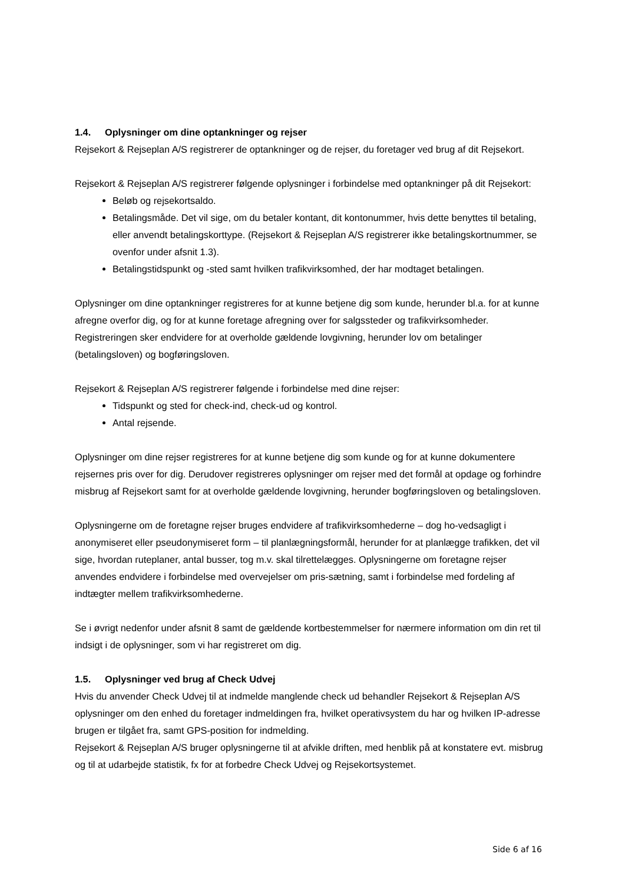1.4. Oplysninger om dine optankninger og rejser
Rejsekort & Rejseplan A/S registrerer de optankninger og de rejser, du foretager ved brug af dit Rejsekort.
Rejsekort & Rejseplan A/S registrerer følgende oplysninger i forbindelse med optankninger på dit Rejsekort:
Beløb og rejsekortsaldo.
Betalingsmåde. Det vil sige, om du betaler kontant, dit kontonummer, hvis dette benyttes til betaling, eller anvendt betalingskorttype. (Rejsekort & Rejseplan A/S registrerer ikke betalingskortnummer, se ovenfor under afsnit 1.3).
Betalingstidspunkt og -sted samt hvilken trafikvirksomhed, der har modtaget betalingen.
Oplysninger om dine optankninger registreres for at kunne betjene dig som kunde, herunder bl.a. for at kunne afregne overfor dig, og for at kunne foretage afregning over for salgssteder og trafikvirksomheder. Registreringen sker endvidere for at overholde gældende lovgivning, herunder lov om betalinger (betalingsloven) og bogføringsloven.
Rejsekort & Rejseplan A/S registrerer følgende i forbindelse med dine rejser:
Tidspunkt og sted for check-ind, check-ud og kontrol.
Antal rejsende.
Oplysninger om dine rejser registreres for at kunne betjene dig som kunde og for at kunne dokumentere rejsernes pris over for dig. Derudover registreres oplysninger om rejser med det formål at opdage og forhindre misbrug af Rejsekort samt for at overholde gældende lovgivning, herunder bogføringsloven og betalingsloven.
Oplysningerne om de foretagne rejser bruges endvidere af trafikvirksomhederne – dog ho-vedsagligt i anonymiseret eller pseudonymiseret form – til planlægningsformål, herunder for at planlægge trafikken, det vil sige, hvordan ruteplaner, antal busser, tog m.v. skal tilrettelægges. Oplysningerne om foretagne rejser anvendes endvidere i forbindelse med overvejelser om pris-sætning, samt i forbindelse med fordeling af indtægter mellem trafikvirksomhederne.
Se i øvrigt nedenfor under afsnit 8 samt de gældende kortbestemmelser for nærmere information om din ret til indsigt i de oplysninger, som vi har registreret om dig.
1.5. Oplysninger ved brug af Check Udvej
Hvis du anvender Check Udvej til at indmelde manglende check ud behandler Rejsekort & Rejseplan A/S oplysninger om den enhed du foretager indmeldingen fra, hvilket operativsystem du har og hvilken IP-adresse brugen er tilgået fra, samt GPS-position for indmelding.
Rejsekort & Rejseplan A/S bruger oplysningerne til at afvikle driften, med henblik på at konstatere evt. misbrug og til at udarbejde statistik, fx for at forbedre Check Udvej og Rejsekortsystemet.
Side 6 af 16